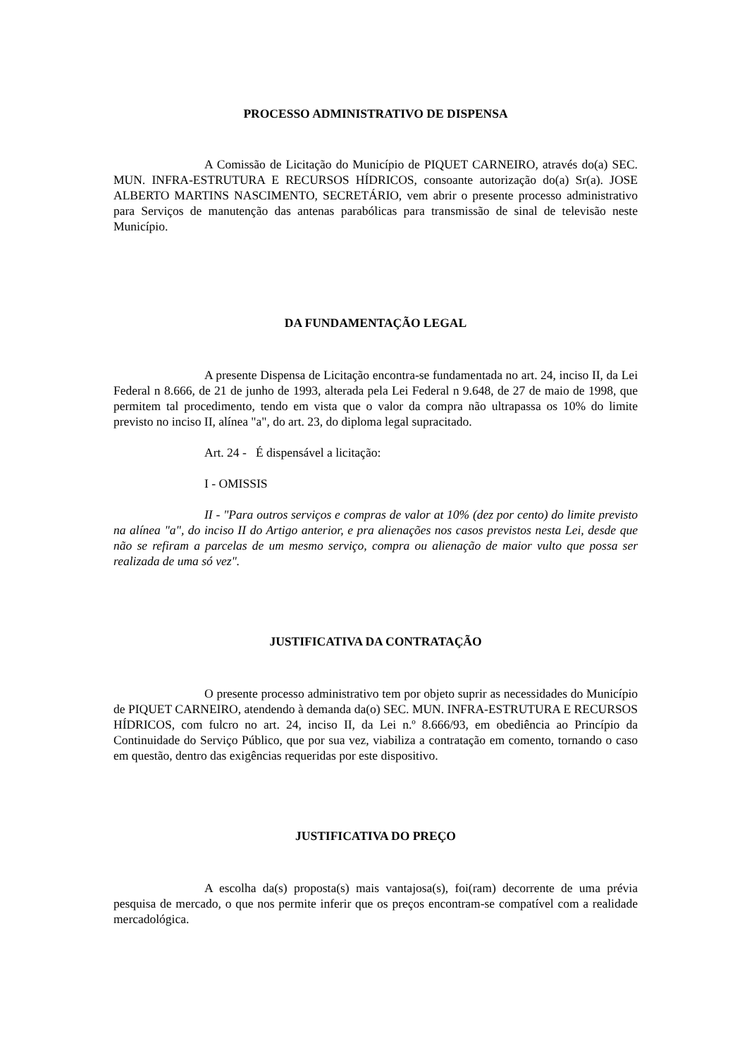PROCESSO ADMINISTRATIVO DE DISPENSA
A Comissão de Licitação do Município de PIQUET CARNEIRO, através do(a) SEC. MUN. INFRA-ESTRUTURA E RECURSOS HÍDRICOS, consoante autorização do(a) Sr(a). JOSE ALBERTO MARTINS NASCIMENTO, SECRETÁRIO, vem abrir o presente processo administrativo para Serviços de manutenção das antenas parabólicas para transmissão de sinal de televisão neste Município.
DA FUNDAMENTAÇÃO LEGAL
A presente Dispensa de Licitação encontra-se fundamentada no art. 24, inciso II, da Lei Federal n 8.666, de 21 de junho de 1993, alterada pela Lei Federal n 9.648, de 27 de maio de 1998, que permitem tal procedimento, tendo em vista que o valor da compra não ultrapassa os 10% do limite previsto no inciso II, alínea "a", do art. 23, do diploma legal supracitado.
Art. 24 - É dispensável a licitação:
I - OMISSIS
II - "Para outros serviços e compras de valor at 10% (dez por cento) do limite previsto na alínea "a", do inciso II do Artigo anterior, e pra alienações nos casos previstos nesta Lei, desde que não se refiram a parcelas de um mesmo serviço, compra ou alienação de maior vulto que possa ser realizada de uma só vez".
JUSTIFICATIVA DA CONTRATAÇÃO
O presente processo administrativo tem por objeto suprir as necessidades do Município de PIQUET CARNEIRO, atendendo à demanda da(o) SEC. MUN. INFRA-ESTRUTURA E RECURSOS HÍDRICOS, com fulcro no art. 24, inciso II, da Lei n.º 8.666/93, em obediência ao Princípio da Continuidade do Serviço Público, que por sua vez, viabiliza a contratação em comento, tornando o caso em questão, dentro das exigências requeridas por este dispositivo.
JUSTIFICATIVA DO PREÇO
A escolha da(s) proposta(s) mais vantajosa(s), foi(ram) decorrente de uma prévia pesquisa de mercado, o que nos permite inferir que os preços encontram-se compatível com a realidade mercadológica.